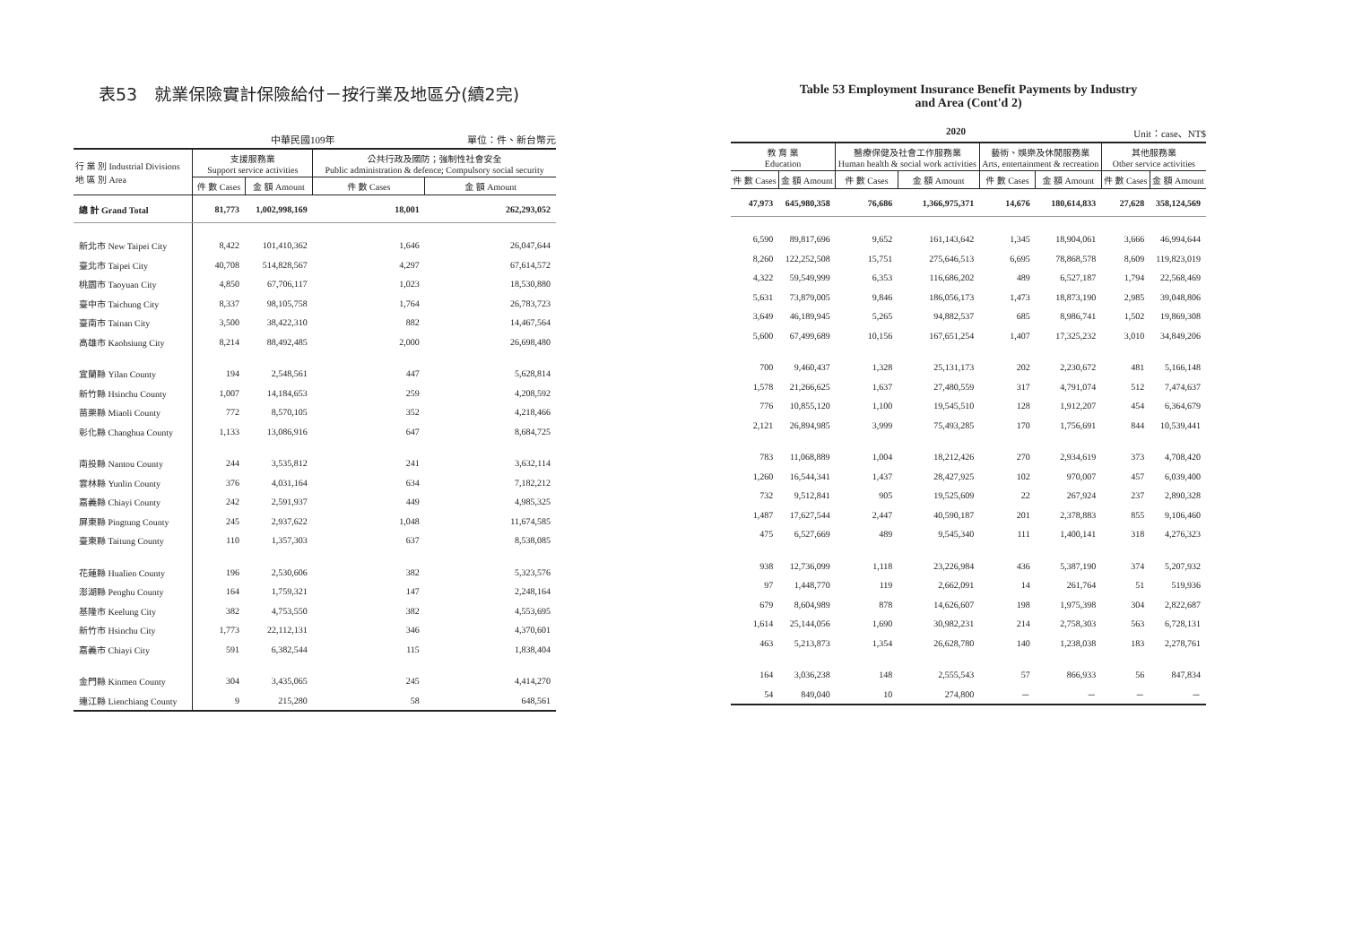表53　就業保險實計保險給付－按行業及地區分(續2完)
中華民國109年 單位：件、新台幣元
| 行 業 別 Industrial Divisions 地 區 別 Area | 支援服務業 Support service activities | | 公共行政及國防；強制性社會安全 Public administration & defence; Compulsory social security | |
| --- | --- | --- | --- | --- |
| | 件 數 Cases | 金 額 Amount | 件 數 Cases | 金 額 Amount |
| 總 計 Grand Total | 81,773 | 1,002,998,169 | 18,001 | 262,293,052 |
| 新北市 New Taipei City | 8,422 | 101,410,362 | 1,646 | 26,047,644 |
| 臺北市 Taipei City | 40,708 | 514,828,567 | 4,297 | 67,614,572 |
| 桃園市 Taoyuan City | 4,850 | 67,706,117 | 1,023 | 18,530,880 |
| 臺中市 Taichung City | 8,337 | 98,105,758 | 1,764 | 26,783,723 |
| 臺南市 Tainan City | 3,500 | 38,422,310 | 882 | 14,467,564 |
| 高雄市 Kaohsiung City | 8,214 | 88,492,485 | 2,000 | 26,698,480 |
| 宜蘭縣 Yilan County | 194 | 2,548,561 | 447 | 5,628,814 |
| 新竹縣 Hsinchu County | 1,007 | 14,184,653 | 259 | 4,208,592 |
| 苗栗縣 Miaoli County | 772 | 8,570,105 | 352 | 4,218,466 |
| 彰化縣 Changhua County | 1,133 | 13,086,916 | 647 | 8,684,725 |
| 南投縣 Nantou County | 244 | 3,535,812 | 241 | 3,632,114 |
| 雲林縣 Yunlin County | 376 | 4,031,164 | 634 | 7,182,212 |
| 嘉義縣 Chiayi County | 242 | 2,591,937 | 449 | 4,985,325 |
| 屏東縣 Pingtung County | 245 | 2,937,622 | 1,048 | 11,674,585 |
| 臺東縣 Taitung County | 110 | 1,357,303 | 637 | 8,538,085 |
| 花蓮縣 Hualien County | 196 | 2,530,606 | 382 | 5,323,576 |
| 澎湖縣 Penghu County | 164 | 1,759,321 | 147 | 2,248,164 |
| 基隆市 Keelung City | 382 | 4,753,550 | 382 | 4,553,695 |
| 新竹市 Hsinchu City | 1,773 | 22,112,131 | 346 | 4,370,601 |
| 嘉義市 Chiayi City | 591 | 6,382,544 | 115 | 1,838,404 |
| 金門縣 Kinmen County | 304 | 3,435,065 | 245 | 4,414,270 |
| 連江縣 Lienchiang County | 9 | 215,280 | 58 | 648,561 |
Table 53 Employment Insurance Benefit Payments by Industry
and Area (Cont'd 2)
2020 Unit：case、NT$
| 教 育 業 Education | | 醫療保健及社會工作服務業 Human health & social work activities | | 藝術、娛樂及休閒服務業 Arts, entertainment & recreation | | 其他服務業 Other service activities | |
| --- | --- | --- | --- | --- | --- | --- | --- |
| 件 數 Cases | 金 額 Amount | 件 數 Cases | 金 額 Amount | 件 數 Cases | 金 額 Amount | 件 數 Cases | 金 額 Amount |
| 47,973 | 645,980,358 | 76,686 | 1,366,975,371 | 14,676 | 180,614,833 | 27,628 | 358,124,569 |
| 6,590 | 89,817,696 | 9,652 | 161,143,642 | 1,345 | 18,904,061 | 3,666 | 46,994,644 |
| 8,260 | 122,252,508 | 15,751 | 275,646,513 | 6,695 | 78,868,578 | 8,609 | 119,823,019 |
| 4,322 | 59,549,999 | 6,353 | 116,686,202 | 489 | 6,527,187 | 1,794 | 22,568,469 |
| 5,631 | 73,879,005 | 9,846 | 186,056,173 | 1,473 | 18,873,190 | 2,985 | 39,048,806 |
| 3,649 | 46,189,945 | 5,265 | 94,882,537 | 685 | 8,986,741 | 1,502 | 19,869,308 |
| 5,600 | 67,499,689 | 10,156 | 167,651,254 | 1,407 | 17,325,232 | 3,010 | 34,849,206 |
| 700 | 9,460,437 | 1,328 | 25,131,173 | 202 | 2,230,672 | 481 | 5,166,148 |
| 1,578 | 21,266,625 | 1,637 | 27,480,559 | 317 | 4,791,074 | 512 | 7,474,637 |
| 776 | 10,855,120 | 1,100 | 19,545,510 | 128 | 1,912,207 | 454 | 6,364,679 |
| 2,121 | 26,894,985 | 3,999 | 75,493,285 | 170 | 1,756,691 | 844 | 10,539,441 |
| 783 | 11,068,889 | 1,004 | 18,212,426 | 270 | 2,934,619 | 373 | 4,708,420 |
| 1,260 | 16,544,341 | 1,437 | 28,427,925 | 102 | 970,007 | 457 | 6,039,400 |
| 732 | 9,512,841 | 905 | 19,525,609 | 22 | 267,924 | 237 | 2,890,328 |
| 1,487 | 17,627,544 | 2,447 | 40,590,187 | 201 | 2,378,883 | 855 | 9,106,460 |
| 475 | 6,527,669 | 489 | 9,545,340 | 111 | 1,400,141 | 318 | 4,276,323 |
| 938 | 12,736,099 | 1,118 | 23,226,984 | 436 | 5,387,190 | 374 | 5,207,932 |
| 97 | 1,448,770 | 119 | 2,662,091 | 14 | 261,764 | 51 | 519,936 |
| 679 | 8,604,989 | 878 | 14,626,607 | 198 | 1,975,398 | 304 | 2,822,687 |
| 1,614 | 25,144,056 | 1,690 | 30,982,231 | 214 | 2,758,303 | 563 | 6,728,131 |
| 463 | 5,213,873 | 1,354 | 26,628,780 | 140 | 1,238,038 | 183 | 2,278,761 |
| 164 | 3,036,238 | 148 | 2,555,543 | 57 | 866,933 | 56 | 847,834 |
| 54 | 849,040 | 10 | 274,800 | － | － | － | － |